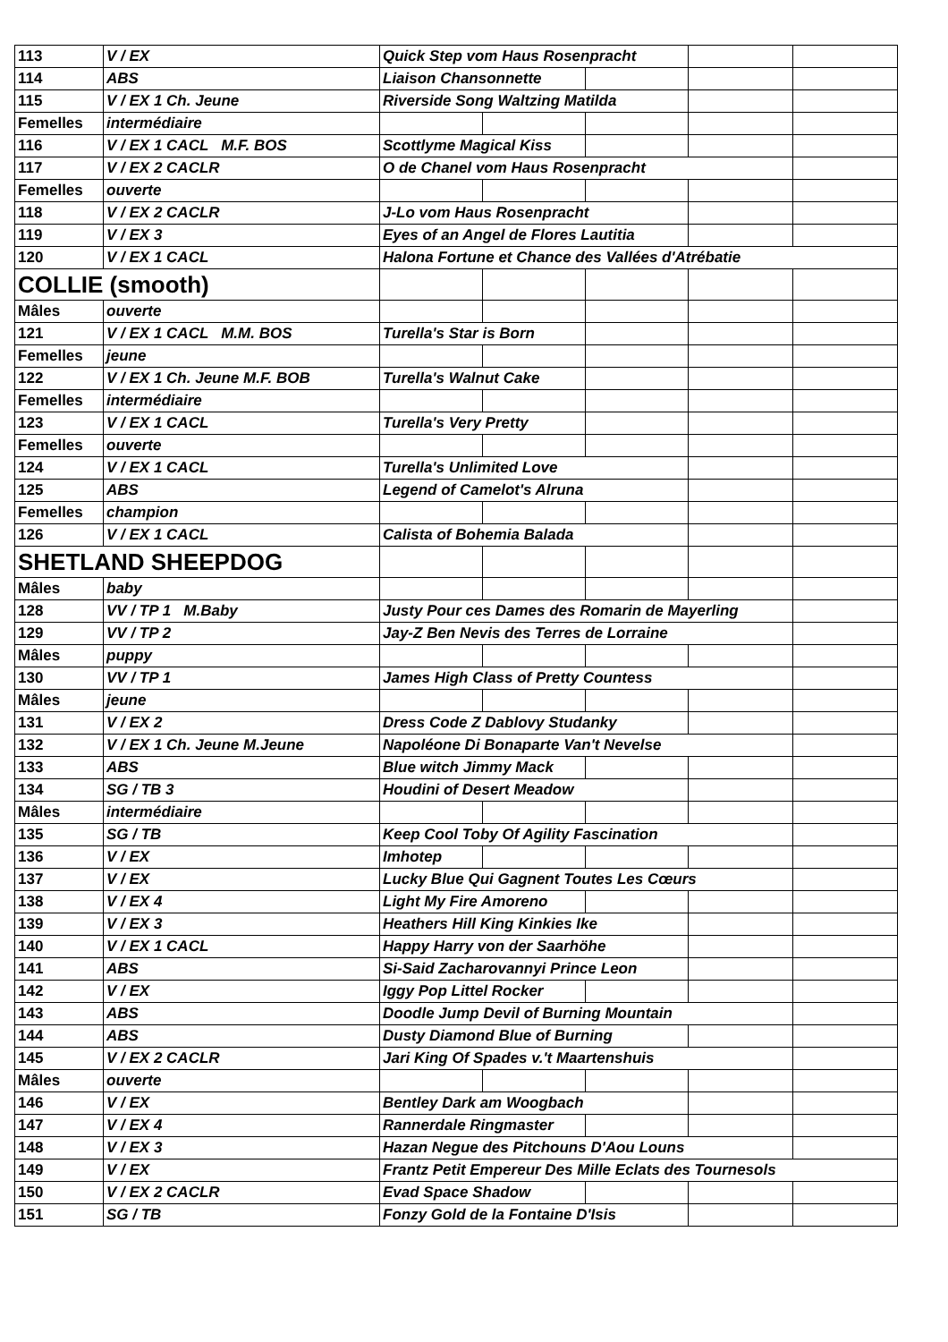| 113 | V / EX | Quick Step vom Haus Rosenpracht | | | | |
| 114 | ABS | Liaison Chansonnette | | | | |
| 115 | V / EX 1 Ch. Jeune | Riverside Song Waltzing Matilda | | | | |
| Femelles | intermédiaire | | | | | |
| 116 | V / EX 1 CACL M.F. BOS | Scottlyme Magical Kiss | | | | |
| 117 | V / EX 2 CACLR | O de Chanel vom Haus Rosenpracht | | | | |
| Femelles | ouverte | | | | | |
| 118 | V / EX 2 CACLR | J-Lo vom Haus Rosenpracht | | | | |
| 119 | V / EX 3 | Eyes of an Angel de Flores Lautitia | | | | |
| 120 | V / EX 1 CACL | Halona Fortune et Chance des Vallées d'Atrébatie | | | | |
| COLLIE (smooth) | | | | | | |
| Mâles | ouverte | | | | | |
| 121 | V / EX 1 CACL M.M. BOS | Turella's Star is Born | | | | |
| Femelles | jeune | | | | | |
| 122 | V / EX 1 Ch. Jeune M.F. BOB | Turella's Walnut Cake | | | | |
| Femelles | intermédiaire | | | | | |
| 123 | V / EX 1 CACL | Turella's Very Pretty | | | | |
| Femelles | ouverte | | | | | |
| 124 | V / EX 1 CACL | Turella's Unlimited Love | | | | |
| 125 | ABS | Legend of Camelot's Alruna | | | | |
| Femelles | champion | | | | | |
| 126 | V / EX 1 CACL | Calista of Bohemia Balada | | | | |
| SHETLAND SHEEPDOG | | | | | | |
| Mâles | baby | | | | | |
| 128 | VV / TP 1 M.Baby | Justy Pour ces Dames des Romarin de Mayerling | | | | |
| 129 | VV / TP 2 | Jay-Z Ben Nevis des Terres de Lorraine | | | | |
| Mâles | puppy | | | | | |
| 130 | VV / TP 1 | James High Class of Pretty Countess | | | | |
| Mâles | jeune | | | | | |
| 131 | V / EX 2 | Dress Code Z Dablovy Studanky | | | | |
| 132 | V / EX 1 Ch. Jeune M.Jeune | Napoléone Di Bonaparte Van't Nevelse | | | | |
| 133 | ABS | Blue witch Jimmy Mack | | | | |
| 134 | SG / TB 3 | Houdini of Desert Meadow | | | | |
| Mâles | intermédiaire | | | | | |
| 135 | SG / TB | Keep Cool Toby Of Agility Fascination | | | | |
| 136 | V / EX | Imhotep | | | | |
| 137 | V / EX | Lucky Blue Qui Gagnent Toutes Les Cœurs | | | | |
| 138 | V / EX 4 | Light My Fire Amoreno | | | | |
| 139 | V / EX 3 | Heathers Hill King Kinkies Ike | | | | |
| 140 | V / EX 1 CACL | Happy Harry von der Saarhöhe | | | | |
| 141 | ABS | Si-Said Zacharovannyi Prince Leon | | | | |
| 142 | V / EX | Iggy Pop Littel Rocker | | | | |
| 143 | ABS | Doodle Jump Devil of Burning Mountain | | | | |
| 144 | ABS | Dusty Diamond Blue of Burning | | | | |
| 145 | V / EX 2 CACLR | Jari King Of Spades v.'t Maartenshuis | | | | |
| Mâles | ouverte | | | | | |
| 146 | V / EX | Bentley Dark am Woogbach | | | | |
| 147 | V / EX 4 | Rannerdale Ringmaster | | | | |
| 148 | V / EX 3 | Hazan Negue des Pitchouns D'Aou Louns | | | | |
| 149 | V / EX | Frantz Petit Empereur Des Mille Eclats des Tournesols | | | | |
| 150 | V / EX 2 CACLR | Evad Space Shadow | | | | |
| 151 | SG / TB | Fonzy Gold de la Fontaine D'Isis | | | | |